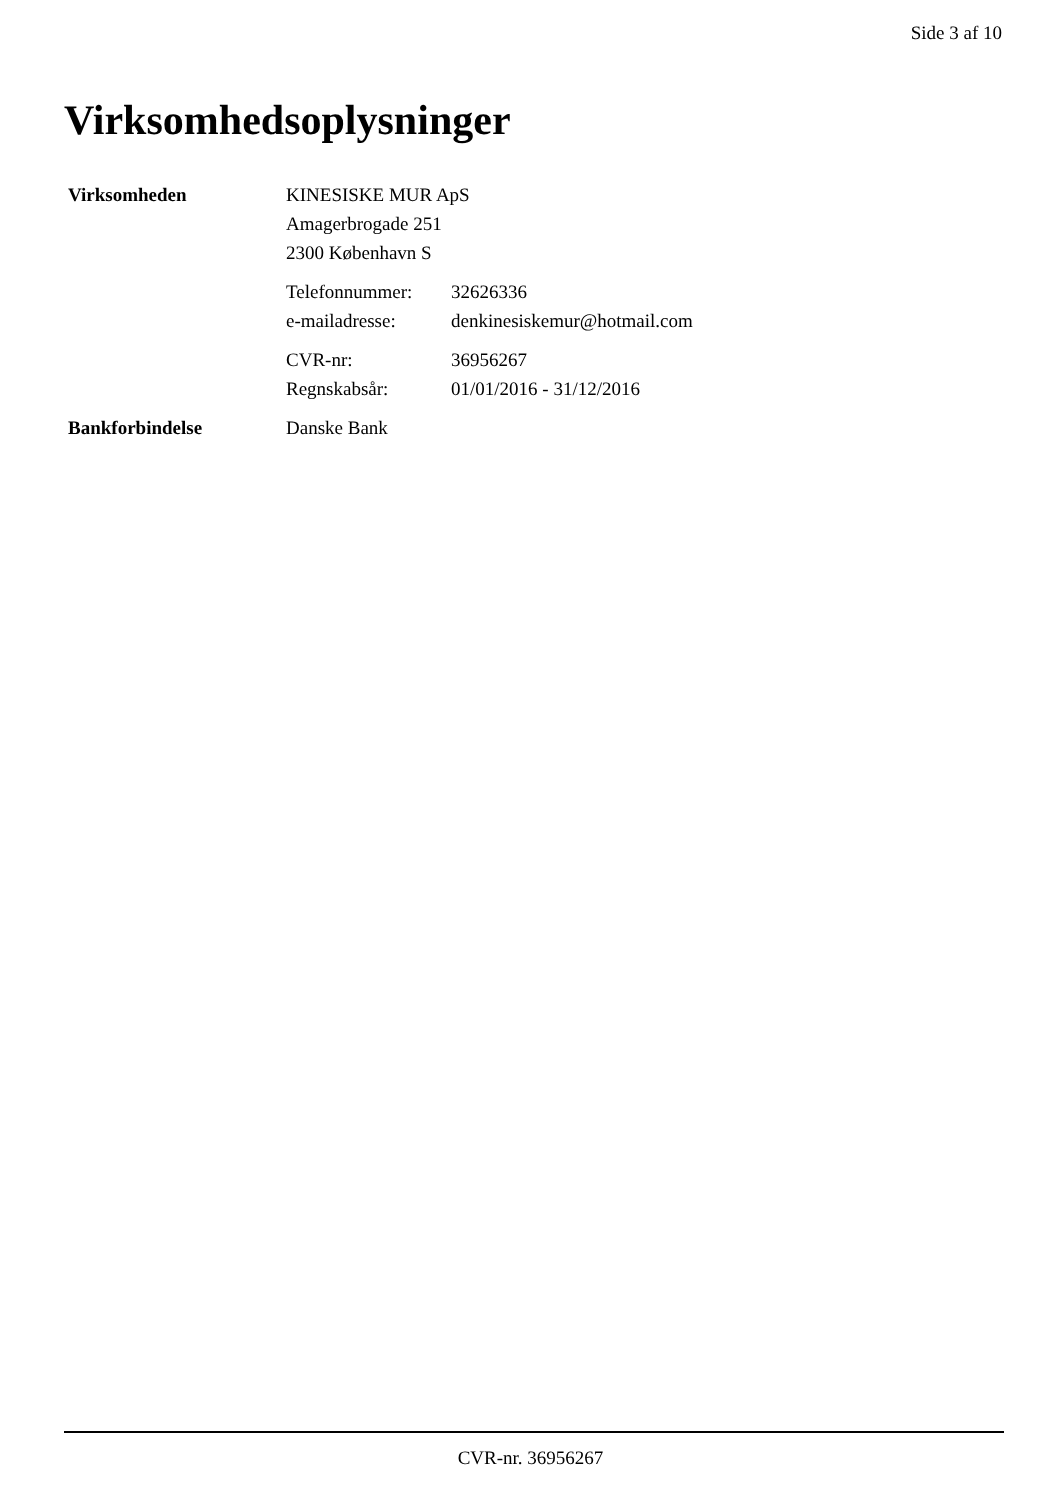Side 3 af 10
Virksomhedsoplysninger
| Virksomheden | KINESISKE MUR ApS Amagerbrogade 251 2300 København S | |
| | Telefonnummer: | 32626336 |
| | e-mailadresse: | denkinesiskemur@hotmail.com |
| | CVR-nr: | 36956267 |
| | Regnskabsår: | 01/01/2016 - 31/12/2016 |
| Bankforbindelse | Danske Bank | |
CVR-nr. 36956267